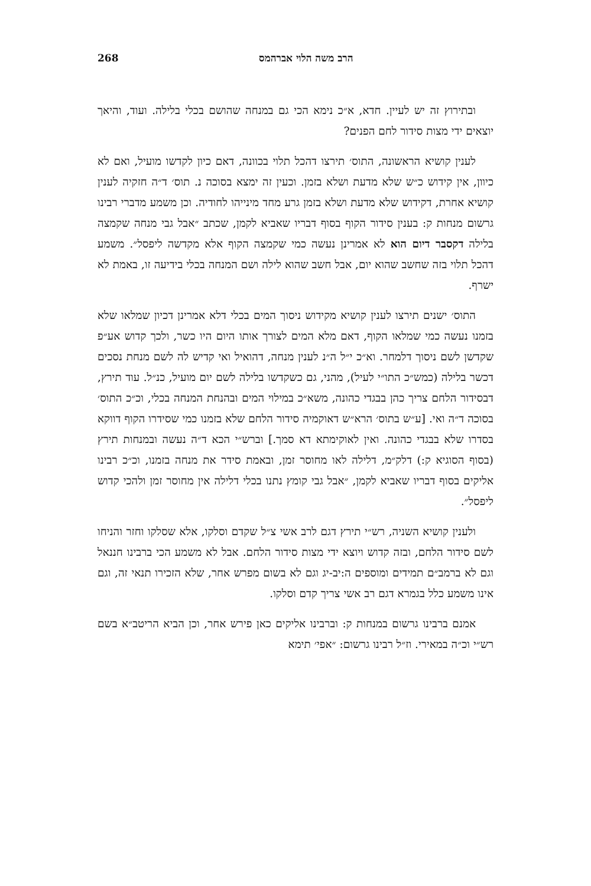הרב משה הלוי אברהמס 268
ובתירוץ זה יש לעיין. חדא, א״כ נימא הכי גם במנחה שהושם בכלי בלילה. ועוד, והיאך יוצאים ידי מצות סידור לחם הפנים?
לענין קושיא הראשונה, התוס׳ תירצו דהכל תלוי בכוונה, דאם כיון לקדשו מועיל, ואם לא כיוון, אין קידוש כ״ש שלא מדעת ושלא בזמן. וכעין זה ימצא בסוכה נ. תוס׳ ד״ה חזקיה לענין קושיא אחרת, דקידוש שלא מדעת ושלא בזמן גרע מחד מינייהו לחודיה. וכן משמע מדברי רבינו גרשום מנחות ק: בענין סידור הקוף בסוף דבריו שאביא לקמן, שכתב ״אבל גבי מנחה שקמצה בלילה דקסבר דיום הוא לא אמרינן נעשה כמי שקמצה הקוף אלא מקדשה ליפסל״. משמע דהכל תלוי בזה שחשב שהוא יום, אבל חשב שהוא לילה ושם המנחה בכלי בידיעה זו, באמת לא ישרף.
התוס׳ ישנים תירצו לענין קושיא מקידוש ניסוך המים בכלי דלא אמרינן דכיון שמלאו שלא בזמנו נעשה כמי שמלאו הקוף, דאם מלא המים לצורך אותו היום היו כשר, ולכך קדוש אע״פ שקדשן לשם ניסוך דלמחר. וא״כ י״ל ה״נ לענין מנחה, דהואיל ואי קדיש לה לשם מנחת נסכים דכשר בלילה (כמש״כ התו״י לעיל), מהני, גם כשקדשו בלילה לשם יום מועיל, כנ״ל. עוד תירץ, דבסידור הלחם צריך כהן בבגדי כהונה, משא״כ במילוי המים ובהנחת המנחה בכלי, וכ״כ התוס׳ בסוכה ד״ה ואי. [ע״ש בתוס׳ הרא״ש דאוקמיה סידור הלחם שלא בזמנו כמי שסידרו הקוף דווקא בסדרו שלא בבגדי כהונה. ואין לאוקימתא דא סמך.] וברש״י הכא ד״ה נעשה ובמנחות תירץ (בסוף הסוגיא ק:) דלק״מ, דלילה לאו מחוסר זמן, ובאמת סידר את מנחה בזמנו, וכ״כ רבינו אליקים בסוף דבריו שאביא לקמן, ״אבל גבי קומץ נתנו בכלי דלילה אין מחוסר זמן ולהכי קדוש ליפסל״.
ולענין קושיא השניה, רש״י תירץ דגם לרב אשי צ״ל שקדם וסלקו, אלא שסלקו וחזר והניחו לשם סידור הלחם, ובזה קדוש ויוצא ידי מצות סידור הלחם. אבל לא משמע הכי ברבינו חננאל וגם לא ברמב״ם תמידים ומוספים ה:יב-יג וגם לא בשום מפרש אחר, שלא הזכירו תנאי זה, וגם אינו משמע כלל בגמרא דגם רב אשי צריך קדם וסלקו.
אמנם ברבינו גרשום במנחות ק: וברבינו אליקים כאן פירש אחר, וכן הביא הריטב״א בשם רש״י וכ״ה במאירי. וז״ל רבינו גרשום: ״אפי׳ תימא